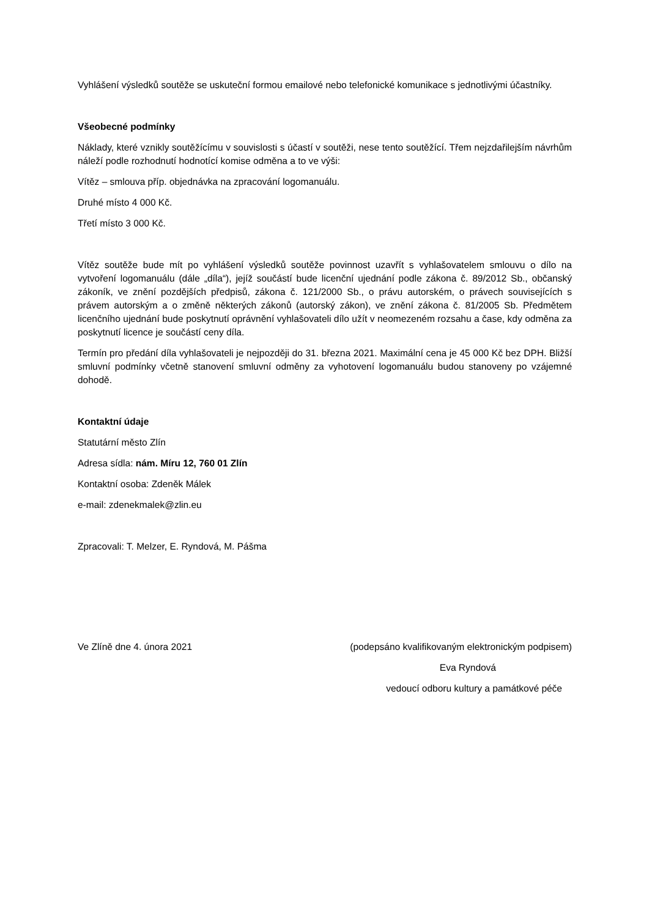Vyhlášení výsledků soutěže se uskuteční formou emailové nebo telefonické komunikace s jednotlivými účastníky.
Všeobecné podmínky
Náklady, které vznikly soutěžícímu v souvislosti s účastí v soutěži, nese tento soutěžící. Třem nejzdařilejším návrhům náleží podle rozhodnutí hodnotící komise odměna a to ve výši:
Vítěz – smlouva příp. objednávka na zpracování logomanuálu.
Druhé místo 4 000 Kč.
Třetí místo 3 000 Kč.
Vítěz soutěže bude mít po vyhlášení výsledků soutěže povinnost uzavřít s vyhlašovatelem smlouvu o dílo na vytvoření logomanuálu (dále „díla“), jejíž součástí bude licenční ujednání podle zákona č. 89/2012 Sb., občanský zákoník, ve znění pozdějších předpisů, zákona č. 121/2000 Sb., o právu autorském, o právech souvisejících s právem autorským a o změně některých zákonů (autorský zákon), ve znění zákona č. 81/2005 Sb. Předmětem licenčního ujednání bude poskytnutí oprávnění vyhlašovateli dílo užít v neomezeném rozsahu a čase, kdy odměna za poskytnutí licence je součástí ceny díla.
Termín pro předání díla vyhlašovateli je nejpozději do 31. března 2021. Maximální cena je 45 000 Kč bez DPH. Bližší smluvní podmínky včetně stanovení smluvní odměny za vyhotovení logomanuálu budou stanoveny po vzájemné dohodě.
Kontaktní údaje
Statutární město Zlín
Adresa sídla: nám. Míru 12, 760 01 Zlín
Kontaktní osoba: Zdeněk Málek
e-mail: zdenekmalek@zlin.eu
Zpracovali: T. Melzer, E. Ryndová, M. Pášma
Ve Zlíně dne 4. února 2021 (podepsáno kvalifikovaným elektronickým podpisem)
Eva Ryndová
vedoucí odboru kultury a památkové péče